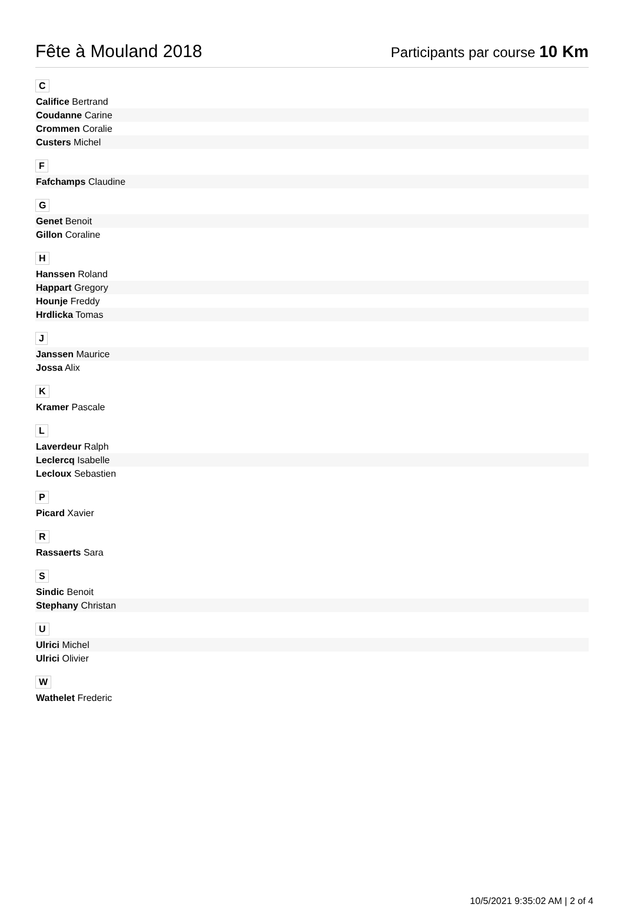Fête à Mouland 2018
Participants par course 10 Km
C
| Califice Bertrand |
| Coudanne Carine |
| Crommen Coralie |
| Custers Michel |
F
| Fafchamps Claudine |
G
| Genet Benoit |
| Gillon Coraline |
H
| Hanssen Roland |
| Happart Gregory |
| Hounje Freddy |
| Hrdlicka Tomas |
J
| Janssen Maurice |
| Jossa Alix |
K
| Kramer Pascale |
L
| Laverdeur Ralph |
| Leclercq Isabelle |
| Lecloux Sebastien |
P
| Picard Xavier |
R
| Rassaerts Sara |
S
| Sindic Benoit |
| Stephany Christan |
U
| Ulrici Michel |
| Ulrici Olivier |
W
| Wathelet Frederic |
10/5/2021 9:35:02 AM | 2 of 4